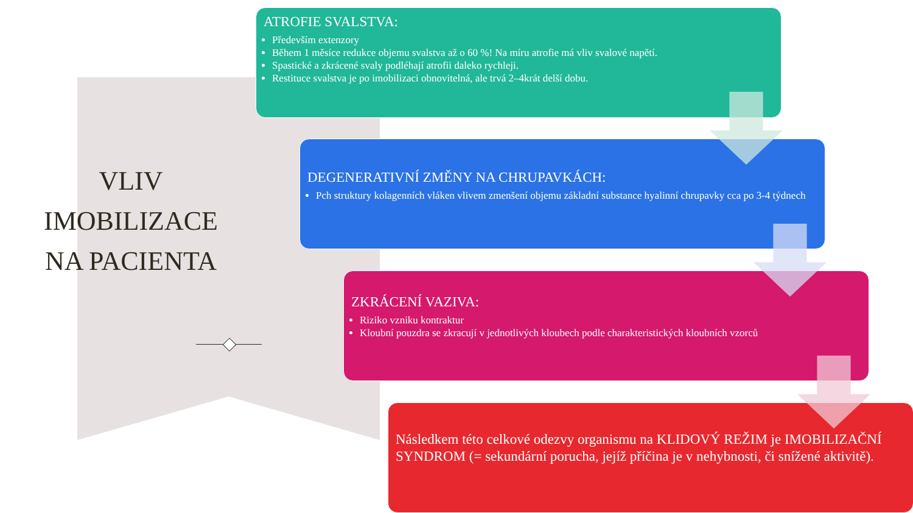VLIV
IMOBILIZACE
NA PACIENTA
ATROFIE SVALSTVA:
Především extenzory
Během 1 měsíce redukce objemu svalstva až o 60 %! Na míru atrofie má vliv svalové napětí.
Spastické a zkrácené svaly podléhají atrofii daleko rychleji.
Restituce svalstva je po imobilizaci obnovitelná, ale trvá 2–4krát delší dobu.
DEGENERATIVNÍ ZMĚNY NA CHRUPAVKÁCH:
Pch struktury kolagenních vláken vlivem zmenšení objemu základní substance hyalinní chrupavky cca po 3-4 týdnech
ZKRÁCENÍ VAZIVA:
Riziko vzniku kontraktur
Kloubní pouzdra se zkracují v jednotlivých kloubech podle charakteristických kloubních vzorců
Následkem této celkové odezvy organismu na KLIDOVÝ REŽIM je IMOBILIZAČNÍ SYNDROM (= sekundární porucha, jejíž příčina je v nehybnosti, či snížené aktivitě).